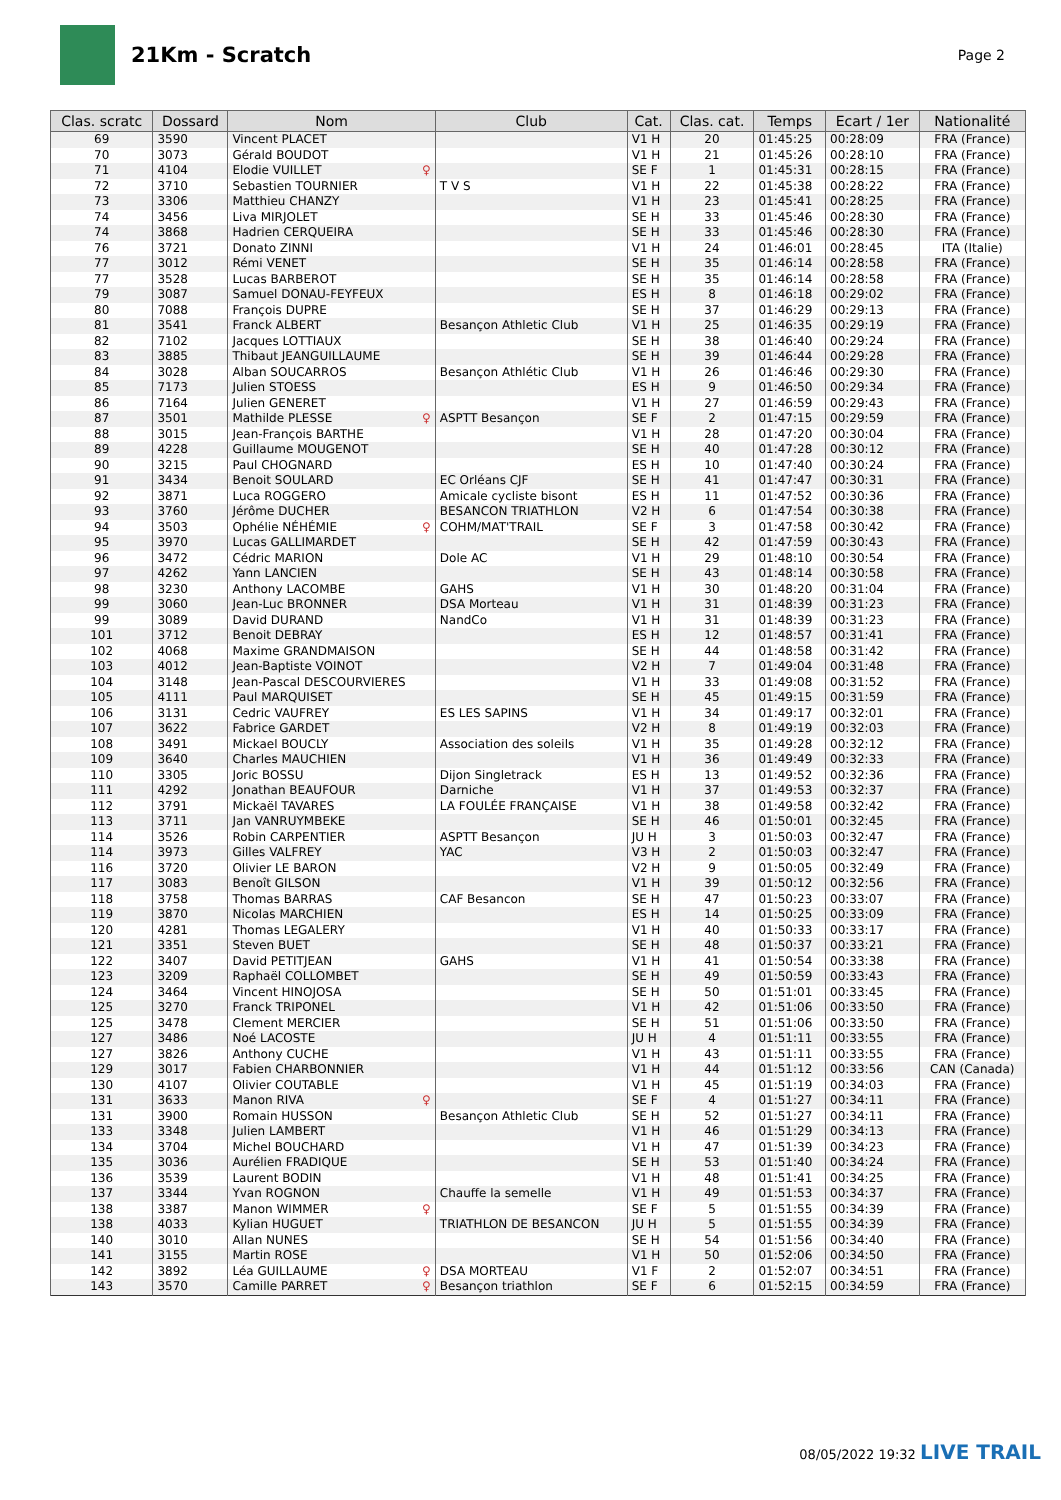21Km - Scratch
Page 2
| Clas. scratc | Dossard | Nom | Club | Cat. | Clas. cat. | Temps | Ecart / 1er | Nationalité |
| --- | --- | --- | --- | --- | --- | --- | --- | --- |
| 69 | 3590 | Vincent PLACET | | V1 H | 20 | 01:45:25 | 00:28:09 | FRA (France) |
| 70 | 3073 | Gérald BOUDOT | | V1 H | 21 | 01:45:26 | 00:28:10 | FRA (France) |
| 71 | 4104 | Elodie VUILLET ♀ | | SE F | 1 | 01:45:31 | 00:28:15 | FRA (France) |
| 72 | 3710 | Sebastien TOURNIER | T V S | V1 H | 22 | 01:45:38 | 00:28:22 | FRA (France) |
| 73 | 3306 | Matthieu CHANZY | | V1 H | 23 | 01:45:41 | 00:28:25 | FRA (France) |
| 74 | 3456 | Liva MIRJOLET | | SE H | 33 | 01:45:46 | 00:28:30 | FRA (France) |
| 74 | 3868 | Hadrien CERQUEIRA | | SE H | 33 | 01:45:46 | 00:28:30 | FRA (France) |
| 76 | 3721 | Donato ZINNI | | V1 H | 24 | 01:46:01 | 00:28:45 | ITA (Italie) |
| 77 | 3012 | Rémi VENET | | SE H | 35 | 01:46:14 | 00:28:58 | FRA (France) |
| 77 | 3528 | Lucas BARBEROT | | SE H | 35 | 01:46:14 | 00:28:58 | FRA (France) |
| 79 | 3087 | Samuel DONAU-FEYFEUX | | ES H | 8 | 01:46:18 | 00:29:02 | FRA (France) |
| 80 | 7088 | François DUPRE | | SE H | 37 | 01:46:29 | 00:29:13 | FRA (France) |
| 81 | 3541 | Franck ALBERT | Besançon Athletic Club | V1 H | 25 | 01:46:35 | 00:29:19 | FRA (France) |
| 82 | 7102 | Jacques LOTTIAUX | | SE H | 38 | 01:46:40 | 00:29:24 | FRA (France) |
| 83 | 3885 | Thibaut JEANGUILLAUME | | SE H | 39 | 01:46:44 | 00:29:28 | FRA (France) |
| 84 | 3028 | Alban SOUCARROS | Besançon Athlétic Club | V1 H | 26 | 01:46:46 | 00:29:30 | FRA (France) |
| 85 | 7173 | Julien STOESS | | ES H | 9 | 01:46:50 | 00:29:34 | FRA (France) |
| 86 | 7164 | Julien GENERET | | V1 H | 27 | 01:46:59 | 00:29:43 | FRA (France) |
| 87 | 3501 | Mathilde PLESSE ♀ | ASPTT Besançon | SE F | 2 | 01:47:15 | 00:29:59 | FRA (France) |
| 88 | 3015 | Jean-François BARTHE | | V1 H | 28 | 01:47:20 | 00:30:04 | FRA (France) |
| 89 | 4228 | Guillaume MOUGENOT | | SE H | 40 | 01:47:28 | 00:30:12 | FRA (France) |
| 90 | 3215 | Paul CHOGNARD | | ES H | 10 | 01:47:40 | 00:30:24 | FRA (France) |
| 91 | 3434 | Benoit SOULARD | EC Orléans CJF | SE H | 41 | 01:47:47 | 00:30:31 | FRA (France) |
| 92 | 3871 | Luca ROGGERO | Amicale cycliste bisont | ES H | 11 | 01:47:52 | 00:30:36 | FRA (France) |
| 93 | 3760 | Jérôme DUCHER | BESANCON TRIATHLON | V2 H | 6 | 01:47:54 | 00:30:38 | FRA (France) |
| 94 | 3503 | Ophélie NÉHÉMIE ♀ | COHM/MAT'TRAIL | SE F | 3 | 01:47:58 | 00:30:42 | FRA (France) |
| 95 | 3970 | Lucas GALLIMARDET | | SE H | 42 | 01:47:59 | 00:30:43 | FRA (France) |
| 96 | 3472 | Cédric MARION | Dole AC | V1 H | 29 | 01:48:10 | 00:30:54 | FRA (France) |
| 97 | 4262 | Yann LANCIEN | | SE H | 43 | 01:48:14 | 00:30:58 | FRA (France) |
| 98 | 3230 | Anthony LACOMBE | GAHS | V1 H | 30 | 01:48:20 | 00:31:04 | FRA (France) |
| 99 | 3060 | Jean-Luc BRONNER | DSA Morteau | V1 H | 31 | 01:48:39 | 00:31:23 | FRA (France) |
| 99 | 3089 | David DURAND | NandCo | V1 H | 31 | 01:48:39 | 00:31:23 | FRA (France) |
| 101 | 3712 | Benoit DEBRAY | | ES H | 12 | 01:48:57 | 00:31:41 | FRA (France) |
| 102 | 4068 | Maxime GRANDMAISON | | SE H | 44 | 01:48:58 | 00:31:42 | FRA (France) |
| 103 | 4012 | Jean-Baptiste VOINOT | | V2 H | 7 | 01:49:04 | 00:31:48 | FRA (France) |
| 104 | 3148 | Jean-Pascal DESCOURVIERES | | V1 H | 33 | 01:49:08 | 00:31:52 | FRA (France) |
| 105 | 4111 | Paul MARQUISET | | SE H | 45 | 01:49:15 | 00:31:59 | FRA (France) |
| 106 | 3131 | Cedric VAUFREY | ES LES SAPINS | V1 H | 34 | 01:49:17 | 00:32:01 | FRA (France) |
| 107 | 3622 | Fabrice GARDET | | V2 H | 8 | 01:49:19 | 00:32:03 | FRA (France) |
| 108 | 3491 | Mickael BOUCLY | Association des soleils | V1 H | 35 | 01:49:28 | 00:32:12 | FRA (France) |
| 109 | 3640 | Charles MAUCHIEN | | V1 H | 36 | 01:49:49 | 00:32:33 | FRA (France) |
| 110 | 3305 | Joric BOSSU | Dijon Singletrack | ES H | 13 | 01:49:52 | 00:32:36 | FRA (France) |
| 111 | 4292 | Jonathan BEAUFOUR | Darniche | V1 H | 37 | 01:49:53 | 00:32:37 | FRA (France) |
| 112 | 3791 | Mickaël TAVARES | LA FOULÉE FRANÇAISE | V1 H | 38 | 01:49:58 | 00:32:42 | FRA (France) |
| 113 | 3711 | Jan VANRUYMBEKE | | SE H | 46 | 01:50:01 | 00:32:45 | FRA (France) |
| 114 | 3526 | Robin CARPENTIER | ASPTT Besançon | JU H | 3 | 01:50:03 | 00:32:47 | FRA (France) |
| 114 | 3973 | Gilles VALFREY | YAC | V3 H | 2 | 01:50:03 | 00:32:47 | FRA (France) |
| 116 | 3720 | Olivier LE BARON | | V2 H | 9 | 01:50:05 | 00:32:49 | FRA (France) |
| 117 | 3083 | Benoît GILSON | | V1 H | 39 | 01:50:12 | 00:32:56 | FRA (France) |
| 118 | 3758 | Thomas BARRAS | CAF Besancon | SE H | 47 | 01:50:23 | 00:33:07 | FRA (France) |
| 119 | 3870 | Nicolas MARCHIEN | | ES H | 14 | 01:50:25 | 00:33:09 | FRA (France) |
| 120 | 4281 | Thomas LEGALERY | | V1 H | 40 | 01:50:33 | 00:33:17 | FRA (France) |
| 121 | 3351 | Steven BUET | | SE H | 48 | 01:50:37 | 00:33:21 | FRA (France) |
| 122 | 3407 | David PETITJEAN | GAHS | V1 H | 41 | 01:50:54 | 00:33:38 | FRA (France) |
| 123 | 3209 | Raphaël COLLOMBET | | SE H | 49 | 01:50:59 | 00:33:43 | FRA (France) |
| 124 | 3464 | Vincent HINOJOSA | | SE H | 50 | 01:51:01 | 00:33:45 | FRA (France) |
| 125 | 3270 | Franck TRIPONEL | | V1 H | 42 | 01:51:06 | 00:33:50 | FRA (France) |
| 125 | 3478 | Clement MERCIER | | SE H | 51 | 01:51:06 | 00:33:50 | FRA (France) |
| 127 | 3486 | Noé LACOSTE | | JU H | 4 | 01:51:11 | 00:33:55 | FRA (France) |
| 127 | 3826 | Anthony CUCHE | | V1 H | 43 | 01:51:11 | 00:33:55 | FRA (France) |
| 129 | 3017 | Fabien CHARBONNIER | | V1 H | 44 | 01:51:12 | 00:33:56 | CAN (Canada) |
| 130 | 4107 | Olivier COUTABLE | | V1 H | 45 | 01:51:19 | 00:34:03 | FRA (France) |
| 131 | 3633 | Manon RIVA ♀ | | SE F | 4 | 01:51:27 | 00:34:11 | FRA (France) |
| 131 | 3900 | Romain HUSSON | Besançon Athletic Club | SE H | 52 | 01:51:27 | 00:34:11 | FRA (France) |
| 133 | 3348 | Julien LAMBERT | | V1 H | 46 | 01:51:29 | 00:34:13 | FRA (France) |
| 134 | 3704 | Michel BOUCHARD | | V1 H | 47 | 01:51:39 | 00:34:23 | FRA (France) |
| 135 | 3036 | Aurélien FRADIQUE | | SE H | 53 | 01:51:40 | 00:34:24 | FRA (France) |
| 136 | 3539 | Laurent BODIN | | V1 H | 48 | 01:51:41 | 00:34:25 | FRA (France) |
| 137 | 3344 | Yvan ROGNON | Chauffe la semelle | V1 H | 49 | 01:51:53 | 00:34:37 | FRA (France) |
| 138 | 3387 | Manon WIMMER ♀ | | SE F | 5 | 01:51:55 | 00:34:39 | FRA (France) |
| 138 | 4033 | Kylian HUGUET | TRIATHLON DE BESANCON | JU H | 5 | 01:51:55 | 00:34:39 | FRA (France) |
| 140 | 3010 | Allan NUNES | | SE H | 54 | 01:51:56 | 00:34:40 | FRA (France) |
| 141 | 3155 | Martin ROSE | | V1 H | 50 | 01:52:06 | 00:34:50 | FRA (France) |
| 142 | 3892 | Léa GUILLAUME ♀ | DSA MORTEAU | V1 F | 2 | 01:52:07 | 00:34:51 | FRA (France) |
| 143 | 3570 | Camille PARRET ♀ | Besançon triathlon | SE F | 6 | 01:52:15 | 00:34:59 | FRA (France) |
08/05/2022 19:32 LIVE TRAIL